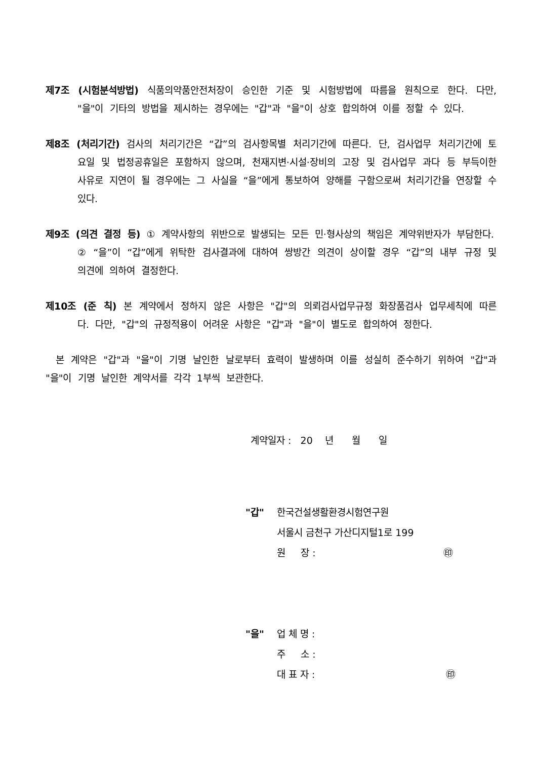제7조 (시험분석방법) 식품의약품안전처장이 승인한 기준 및 시험방법에 따름을 원칙으로 한다. 다만, "을"이 기타의 방법을 제시하는 경우에는 "갑"과 "을"이 상호 합의하여 이를 정할 수 있다.
제8조 (처리기간) 검사의 처리기간은 “갑”의 검사항목별 처리기간에 따른다. 단, 검사업무 처리기간에 토요일 및 법정공휴일은 포함하지 않으며, 천재지변·시설·장비의 고장 및 검사업무 과다 등 부득이한 사유로 지연이 될 경우에는 그 사실을 “을”에게 통보하여 양해를 구함으로써 처리기간을 연장할 수 있다.
제9조 (의견 결정 등) ① 계약사항의 위반으로 발생되는 모든 민·형사상의 책임은 계약위반자가 부담한다.
② “을”이 “갑”에게 위탁한 검사결과에 대하여 쌍방간 의견이 상이할 경우 “갑”의 내부 규정 및 의견에 의하여 결정한다.
제10조 (준 칙) 본 계약에서 정하지 않은 사항은 "갑"의 의뢰검사업무규정 화장품검사 업무세칙에 따른다. 다만, "갑"의 규정적용이 어려운 사항은 "갑"과 "을"이 별도로 합의하여 정한다.
본 계약은 "갑"과 "을"이 기명 날인한 날로부터 효력이 발생하며 이를 성실히 준수하기 위하여 "갑"과 "을"이 기명 날인한 계약서를 각각 1부씩 보관한다.
계약일자 : 20 년 월 일
"갑" 한국건설생활환경시험연구원
서울시 금천구 가산디지털1로 199
원 장 : ㊞
"을" 업 체 명 :
주 소 :
대 표 자 : ㊞